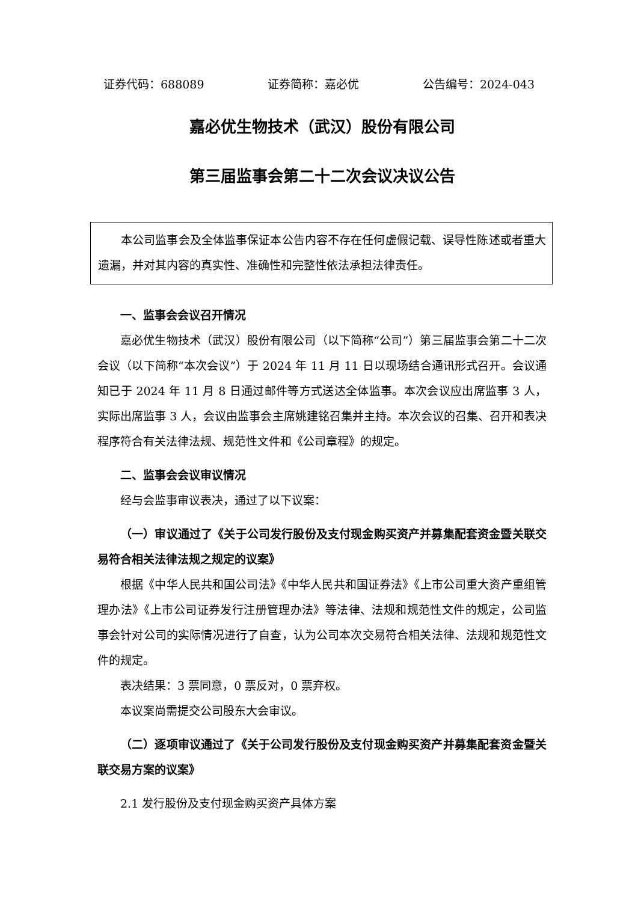证券代码：688089 证券简称：嘉必优 公告编号：2024-043
嘉必优生物技术（武汉）股份有限公司
第三届监事会第二十二次会议决议公告
本公司监事会及全体监事保证本公告内容不存在任何虚假记载、误导性陈述或者重大遗漏，并对其内容的真实性、准确性和完整性依法承担法律责任。
一、监事会会议召开情况
嘉必优生物技术（武汉）股份有限公司（以下简称“公司”）第三届监事会第二十二次会议（以下简称“本次会议”）于 2024 年 11 月 11 日以现场结合通讯形式召开。会议通知已于 2024 年 11 月 8 日通过邮件等方式送达全体监事。本次会议应出席监事 3 人，实际出席监事 3 人，会议由监事会主席姚建铭召集并主持。本次会议的召集、召开和表决程序符合有关法律法规、规范性文件和《公司章程》的规定。
二、监事会会议审议情况
经与会监事审议表决，通过了以下议案：
（一）审议通过了《关于公司发行股份及支付现金购买资产并募集配套资金暨关联交易符合相关法律法规之规定的议案》
根据《中华人民共和国公司法》《中华人民共和国证券法》《上市公司重大资产重组管理办法》《上市公司证券发行注册管理办法》等法律、法规和规范性文件的规定，公司监事会针对公司的实际情况进行了自查，认为公司本次交易符合相关法律、法规和规范性文件的规定。
表决结果：3 票同意，0 票反对，0 票弃权。
本议案尚需提交公司股东大会审议。
（二）逐项审议通过了《关于公司发行股份及支付现金购买资产并募集配套资金暨关联交易方案的议案》
2.1 发行股份及支付现金购买资产具体方案